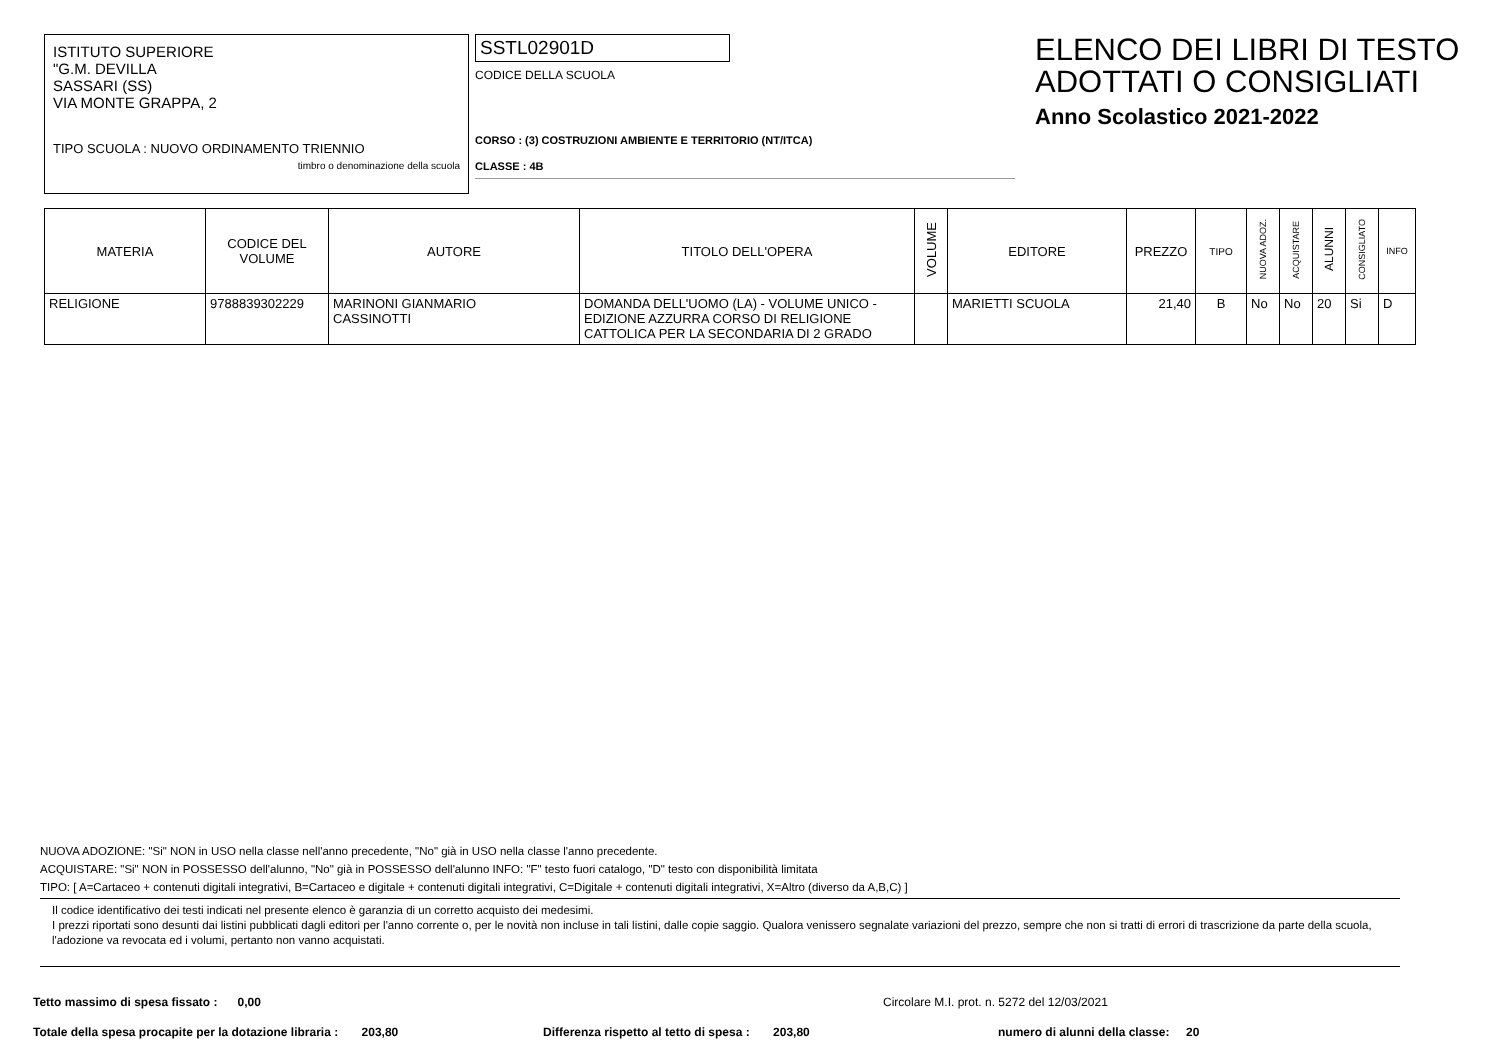ISTITUTO SUPERIORE
"G.M. DEVILLA
SASSARI (SS)
VIA MONTE GRAPPA, 2
TIPO SCUOLA : NUOVO ORDINAMENTO TRIENNIO
timbro o denominazione della scuola
SSTL02901D
CODICE DELLA SCUOLA
CORSO : (3) COSTRUZIONI AMBIENTE E TERRITORIO (NT/ITCA)
CLASSE : 4B
ELENCO DEI LIBRI DI TESTO
ADOTTATI O CONSIGLIATI
Anno Scolastico 2021-2022
| MATERIA | CODICE DEL VOLUME | AUTORE | TITOLO DELL'OPERA | VOLUME | EDITORE | PREZZO | TIPO | NUOVA ADOZ. | ACQUISTARE | ALUNNI | CONSIGLIATO | INFO |
| --- | --- | --- | --- | --- | --- | --- | --- | --- | --- | --- | --- | --- |
| RELIGIONE | 9788839302229 | MARINONI GIANMARIO CASSINOTTI | DOMANDA DELL'UOMO (LA) - VOLUME UNICO - EDIZIONE AZZURRA CORSO DI RELIGIONE CATTOLICA PER LA SECONDARIA DI 2 GRADO | | MARIETTI SCUOLA | 21,40 | B | No | No | 20 | Si | D |
NUOVA ADOZIONE: "Si" NON in USO nella classe nell'anno precedente, "No" già in USO nella classe l'anno precedente.
ACQUISTARE: "Si" NON in POSSESSO dell'alunno, "No" già in POSSESSO dell'alunno INFO: "F" testo fuori catalogo, "D" testo con disponibilità limitata
TIPO: [ A=Cartaceo + contenuti digitali integrativi, B=Cartaceo e digitale + contenuti digitali integrativi, C=Digitale + contenuti digitali integrativi, X=Altro (diverso da A,B,C) ]
Il codice identificativo dei testi indicati nel presente elenco è garanzia di un corretto acquisto dei medesimi.
I prezzi riportati sono desunti dai listini pubblicati dagli editori per l'anno corrente o, per le novità non incluse in tali listini, dalle copie saggio. Qualora venissero segnalate variazioni del prezzo, sempre che non si tratti di errori di trascrizione da parte della scuola, l'adozione va revocata ed i volumi, pertanto non vanno acquistati.
Tetto massimo di spesa fissato : 0,00 Circolare M.I. prot. n. 5272 del 12/03/2021
Totale della spesa procapite per la dotazione libraria : 203,80 Differenza rispetto al tetto di spesa : 203,80 numero di alunni della classe: 20